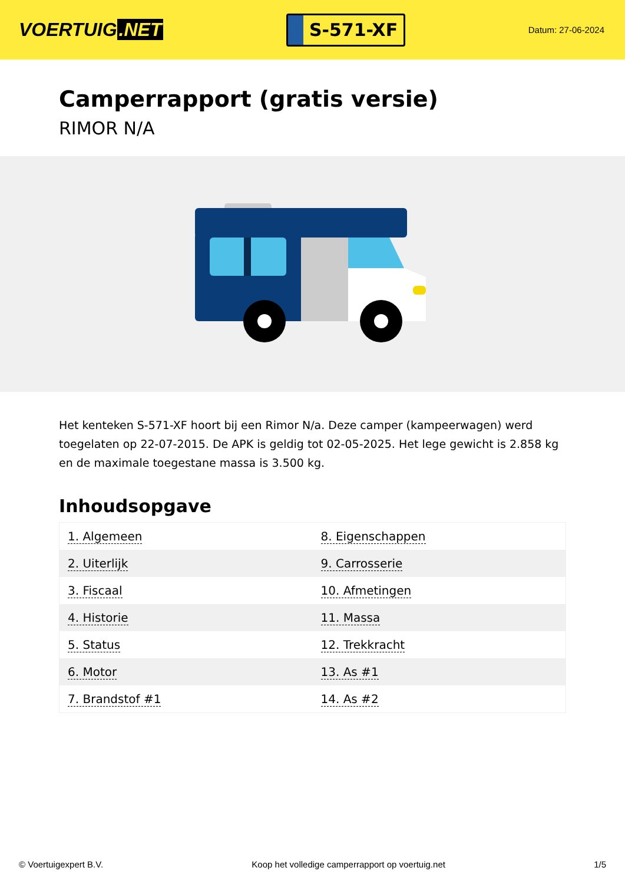VOERTUIG.NET
S-571-XF
Datum: 27-06-2024
Camperrapport (gratis versie)
RIMOR N/A
Het kenteken S-571-XF hoort bij een Rimor N/a. Deze camper (kampeerwagen) werd toegelaten op 22-07-2015. De APK is geldig tot 02-05-2025. Het lege gewicht is 2.858 kg en de maximale toegestane massa is 3.500 kg.
Inhoudsopgave
| 1. Algemeen | 8. Eigenschappen |
| 2. Uiterlijk | 9. Carrosserie |
| 3. Fiscaal | 10. Afmetingen |
| 4. Historie | 11. Massa |
| 5. Status | 12. Trekkracht |
| 6. Motor | 13. As #1 |
| 7. Brandstof #1 | 14. As #2 |
© Voertuigexpert B.V. Koop het volledige camperrapport op voertuig.net 1/5